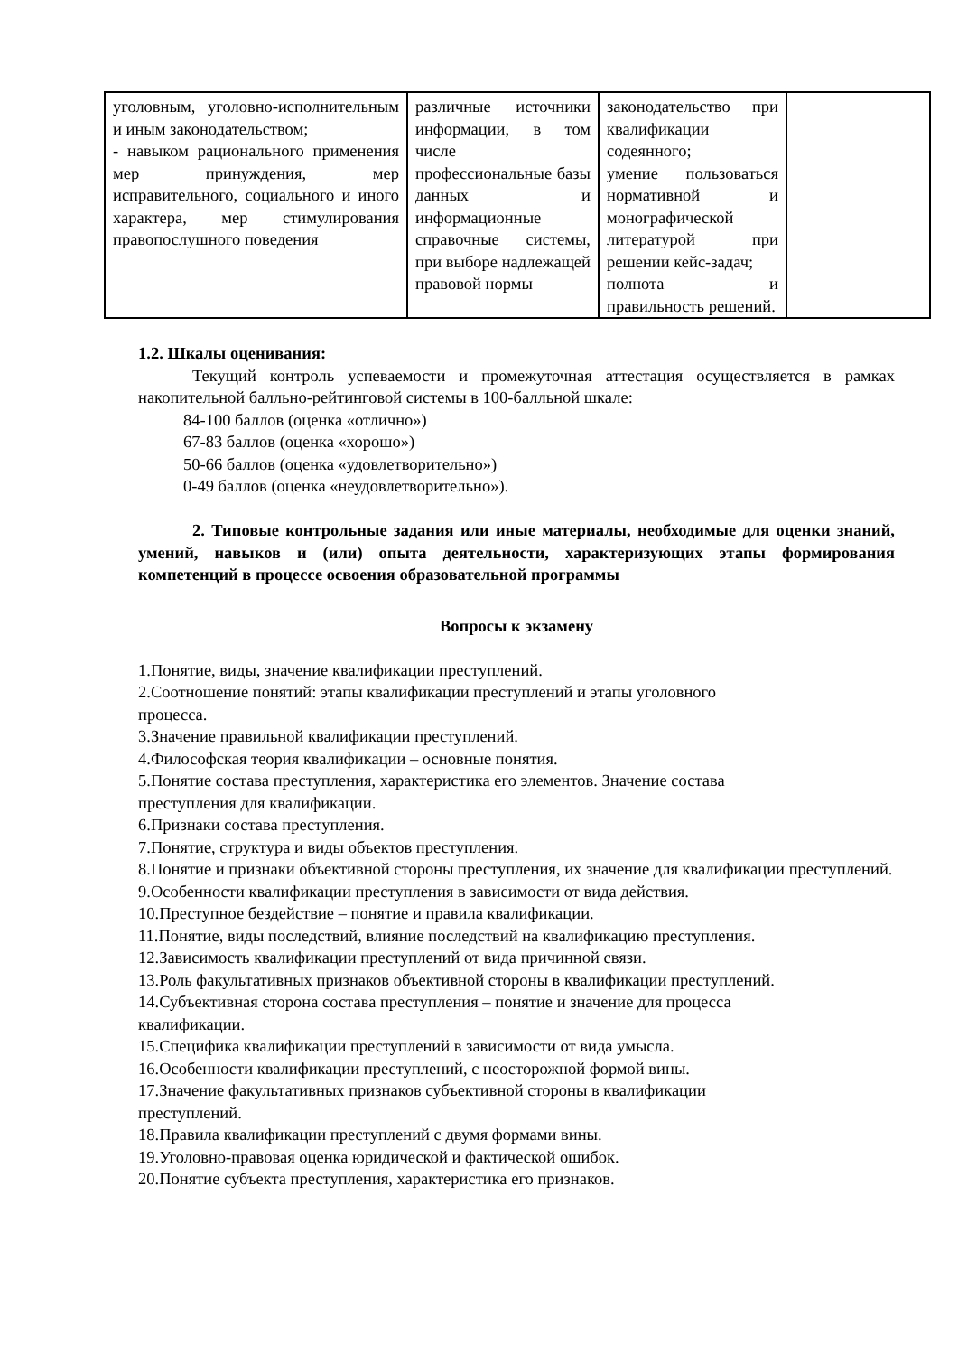| уголовным, уголовно-исполнительным и иным законодательством; - навыком рационального применения мер принуждения, мер исправительного, социального и иного характера, мер стимулирования правопослушного поведения | различные источники информации, в том числе профессиональные базы данных и информационные справочные системы, при выборе надлежащей правовой нормы | законодательство при квалификации содеянного; умение пользоваться нормативной и монографической литературой при решении кейс-задач; полнота и правильность решений. | |
1.2. Шкалы оценивания:
Текущий контроль успеваемости и промежуточная аттестация осуществляется в рамках накопительной балльно-рейтинговой системы в 100-балльной шкале:
84-100 баллов (оценка «отлично»)
67-83 баллов (оценка «хорошо»)
50-66 баллов (оценка «удовлетворительно»)
0-49 баллов (оценка «неудовлетворительно»).
2. Типовые контрольные задания или иные материалы, необходимые для оценки знаний, умений, навыков и (или) опыта деятельности, характеризующих этапы формирования компетенций в процессе освоения образовательной программы
Вопросы к экзамену
1.Понятие, виды, значение квалификации преступлений.
2.Соотношение понятий: этапы квалификации преступлений и этапы уголовного
процесса.
3.Значение правильной квалификации преступлений.
4.Философская теория квалификации – основные понятия.
5.Понятие состава преступления, характеристика его элементов. Значение состава
преступления для квалификации.
6.Признаки состава преступления.
7.Понятие, структура и виды объектов преступления.
8.Понятие и признаки объективной стороны преступления, их значение для квалификации преступлений.
9.Особенности квалификации преступления в зависимости от вида действия.
10.Преступное бездействие – понятие и правила квалификации.
11.Понятие, виды последствий, влияние последствий на квалификацию преступления.
12.Зависимость квалификации преступлений от вида причинной связи.
13.Роль факультативных признаков объективной стороны в квалификации преступлений.
14.Субъективная сторона состава преступления – понятие и значение для процесса
квалификации.
15.Специфика квалификации преступлений в зависимости от вида умысла.
16.Особенности квалификации преступлений, с неосторожной формой вины.
17.Значение факультативных признаков субъективной стороны в квалификации
преступлений.
18.Правила квалификации преступлений с двумя формами вины.
19.Уголовно-правовая оценка юридической и фактической ошибок.
20.Понятие субъекта преступления, характеристика его признаков.